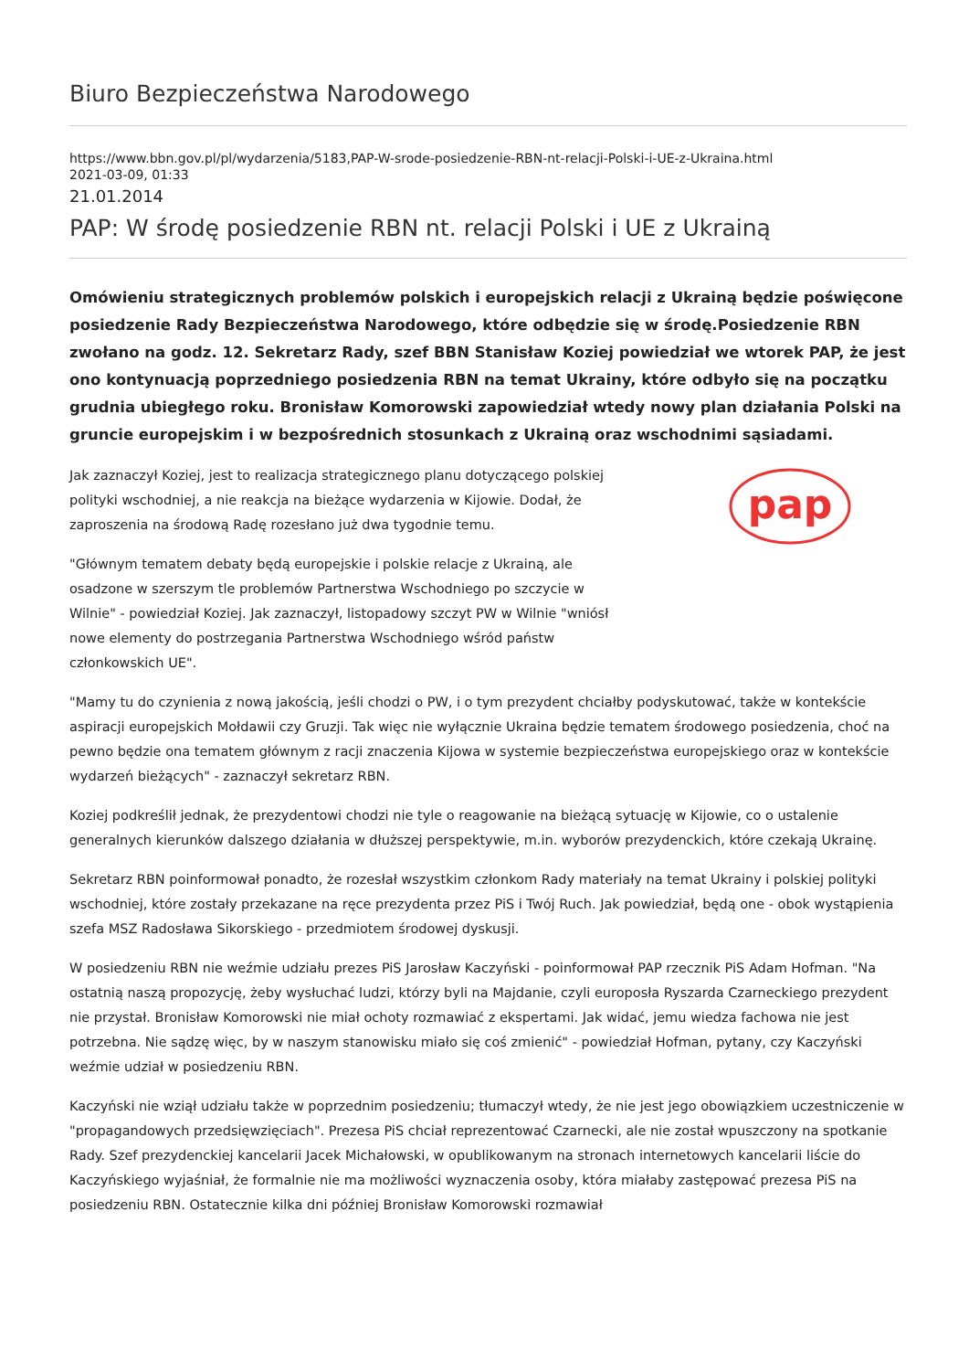Biuro Bezpieczeństwa Narodowego
https://www.bbn.gov.pl/pl/wydarzenia/5183,PAP-W-srode-posiedzenie-RBN-nt-relacji-Polski-i-UE-z-Ukraina.html
2021-03-09, 01:33
21.01.2014
PAP: W środę posiedzenie RBN nt. relacji Polski i UE z Ukrainą
Omówieniu strategicznych problemów polskich i europejskich relacji z Ukrainą będzie poświęcone posiedzenie Rady Bezpieczeństwa Narodowego, które odbędzie się w środę.Posiedzenie RBN zwołano na godz. 12. Sekretarz Rady, szef BBN Stanisław Koziej powiedział we wtorek PAP, że jest ono kontynuacją poprzedniego posiedzenia RBN na temat Ukrainy, które odbyło się na początku grudnia ubiegłego roku. Bronisław Komorowski zapowiedział wtedy nowy plan działania Polski na gruncie europejskim i w bezpośrednich stosunkach z Ukrainą oraz wschodnimi sąsiadami.
pap
Jak zaznaczył Koziej, jest to realizacja strategicznego planu dotyczącego polskiej polityki wschodniej, a nie reakcja na bieżące wydarzenia w Kijowie. Dodał, że zaproszenia na środową Radę rozesłano już dwa tygodnie temu.
"Głównym tematem debaty będą europejskie i polskie relacje z Ukrainą, ale osadzone w szerszym tle problemów Partnerstwa Wschodniego po szczycie w Wilnie" - powiedział Koziej. Jak zaznaczył, listopadowy szczyt PW w Wilnie "wniósł nowe elementy do postrzegania Partnerstwa Wschodniego wśród państw członkowskich UE".
"Mamy tu do czynienia z nową jakością, jeśli chodzi o PW, i o tym prezydent chciałby podyskutować, także w kontekście aspiracji europejskich Mołdawii czy Gruzji. Tak więc nie wyłącznie Ukraina będzie tematem środowego posiedzenia, choć na pewno będzie ona tematem głównym z racji znaczenia Kijowa w systemie bezpieczeństwa europejskiego oraz w kontekście wydarzeń bieżących" - zaznaczył sekretarz RBN.
Koziej podkreślił jednak, że prezydentowi chodzi nie tyle o reagowanie na bieżącą sytuację w Kijowie, co o ustalenie generalnych kierunków dalszego działania w dłuższej perspektywie, m.in. wyborów prezydenckich, które czekają Ukrainę.
Sekretarz RBN poinformował ponadto, że rozesłał wszystkim członkom Rady materiały na temat Ukrainy i polskiej polityki wschodniej, które zostały przekazane na ręce prezydenta przez PiS i Twój Ruch. Jak powiedział, będą one - obok wystąpienia szefa MSZ Radosława Sikorskiego - przedmiotem środowej dyskusji.
W posiedzeniu RBN nie weźmie udziału prezes PiS Jarosław Kaczyński - poinformował PAP rzecznik PiS Adam Hofman. "Na ostatnią naszą propozycję, żeby wysłuchać ludzi, którzy byli na Majdanie, czyli europosła Ryszarda Czarneckiego prezydent nie przystał. Bronisław Komorowski nie miał ochoty rozmawiać z ekspertami. Jak widać, jemu wiedza fachowa nie jest potrzebna. Nie sądzę więc, by w naszym stanowisku miało się coś zmienić" - powiedział Hofman, pytany, czy Kaczyński weźmie udział w posiedzeniu RBN.
Kaczyński nie wziął udziału także w poprzednim posiedzeniu; tłumaczył wtedy, że nie jest jego obowiązkiem uczestniczenie w "propagandowych przedsięwzięciach". Prezesa PiS chciał reprezentować Czarnecki, ale nie został wpuszczony na spotkanie Rady. Szef prezydenckiej kancelarii Jacek Michałowski, w opublikowanym na stronach internetowych kancelarii liście do Kaczyńskiego wyjaśniał, że formalnie nie ma możliwości wyznaczenia osoby, która miałaby zastępować prezesa PiS na posiedzeniu RBN. Ostatecznie kilka dni później Bronisław Komorowski rozmawiał